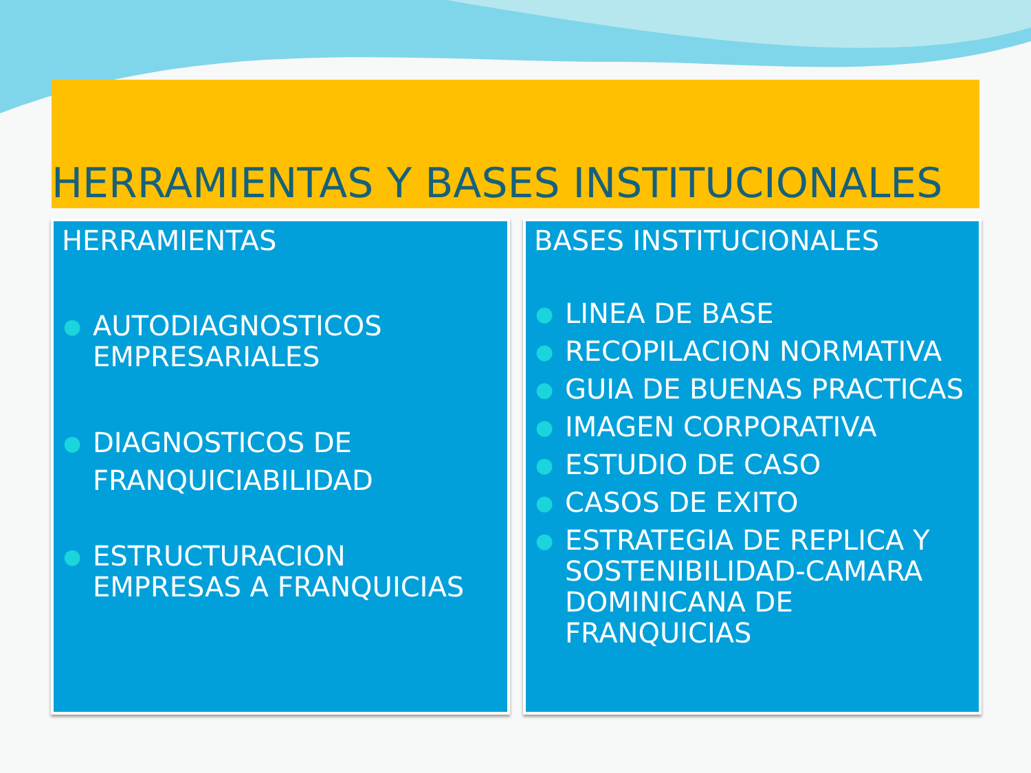HERRAMIENTAS Y BASES INSTITUCIONALES
HERRAMIENTAS
● AUTODIAGNOSTICOS EMPRESARIALES
● DIAGNOSTICOS DE FRANQUICIABILIDAD
● ESTRUCTURACION EMPRESAS A FRANQUICIAS
BASES INSTITUCIONALES
● LINEA DE BASE
● RECOPILACION NORMATIVA
● GUIA DE BUENAS PRACTICAS
● IMAGEN CORPORATIVA
● ESTUDIO DE CASO
● CASOS DE EXITO
● ESTRATEGIA DE REPLICA Y SOSTENIBILIDAD-CAMARA DOMINICANA DE FRANQUICIAS